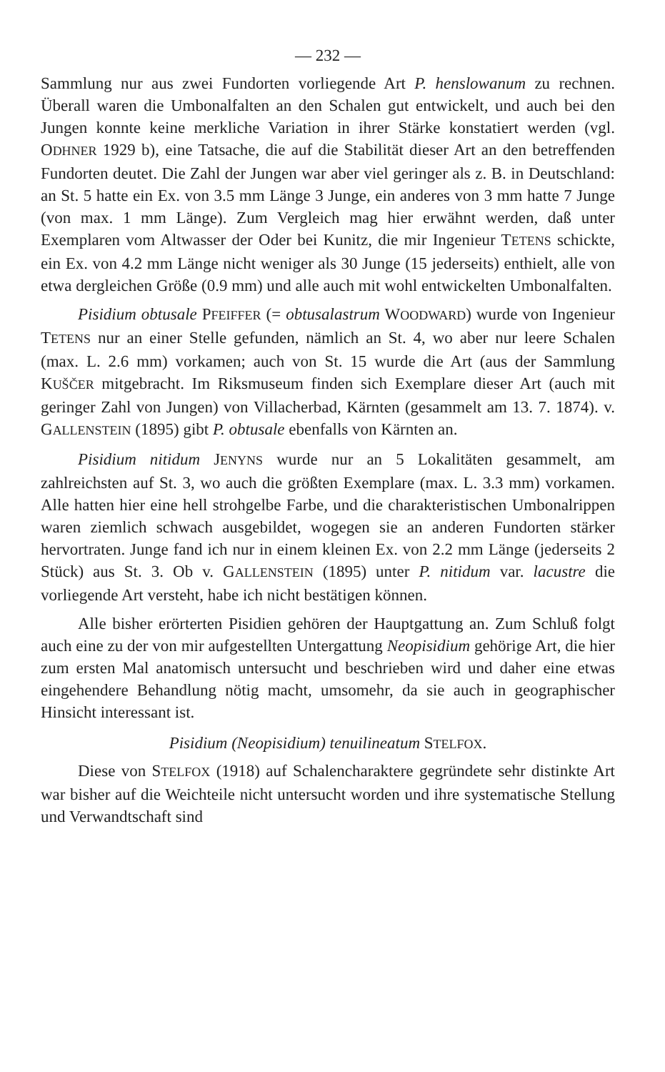— 232 —
Sammlung nur aus zwei Fundorten vorliegende Art P. henslowanum zu rechnen. Überall waren die Umbonalfalten an den Schalen gut entwickelt, und auch bei den Jungen konnte keine merkliche Variation in ihrer Stärke konstatiert werden (vgl. ODHNER 1929 b), eine Tatsache, die auf die Stabilität dieser Art an den betreffenden Fundorten deutet. Die Zahl der Jungen war aber viel geringer als z. B. in Deutschland: an St. 5 hatte ein Ex. von 3.5 mm Länge 3 Junge, ein anderes von 3 mm hatte 7 Junge (von max. 1 mm Länge). Zum Vergleich mag hier erwähnt werden, daß unter Exemplaren vom Altwasser der Oder bei Kunitz, die mir Ingenieur TETENS schickte, ein Ex. von 4.2 mm Länge nicht weniger als 30 Junge (15 jederseits) enthielt, alle von etwa dergleichen Größe (0.9 mm) und alle auch mit wohl entwickelten Umbonalfalten.
Pisidium obtusale PFEIFFER (= obtusalastrum WOODWARD) wurde von Ingenieur TETENS nur an einer Stelle gefunden, nämlich an St. 4, wo aber nur leere Schalen (max. L. 2.6 mm) vorkamen; auch von St. 15 wurde die Art (aus der Sammlung KUŠČER mitgebracht. Im Riksmuseum finden sich Exemplare dieser Art (auch mit geringer Zahl von Jungen) von Villacherbad, Kärnten (gesammelt am 13. 7. 1874). v. GALLENSTEIN (1895) gibt P. obtusale ebenfalls von Kärnten an.
Pisidium nitidum JENYNS wurde nur an 5 Lokalitäten gesammelt, am zahlreichsten auf St. 3, wo auch die größten Exemplare (max. L. 3.3 mm) vorkamen. Alle hatten hier eine hell strohgelbe Farbe, und die charakteristischen Umbonalrippen waren ziemlich schwach ausgebildet, wogegen sie an anderen Fundorten stärker hervortraten. Junge fand ich nur in einem kleinen Ex. von 2.2 mm Länge (jederseits 2 Stück) aus St. 3. Ob v. GALLENSTEIN (1895) unter P. nitidum var. lacustre die vorliegende Art versteht, habe ich nicht bestätigen können.
Alle bisher erörterten Pisidien gehören der Hauptgattung an. Zum Schluß folgt auch eine zu der von mir aufgestellten Untergattung Neopisidium gehörige Art, die hier zum ersten Mal anatomisch untersucht und beschrieben wird und daher eine etwas eingehendere Behandlung nötig macht, umsomehr, da sie auch in geographischer Hinsicht interessant ist.
Pisidium (Neopisidium) tenuilineatum STELFOX.
Diese von STELFOX (1918) auf Schalencharaktere gegründete sehr distinkte Art war bisher auf die Weichteile nicht untersucht worden und ihre systematische Stellung und Verwandtschaft sind